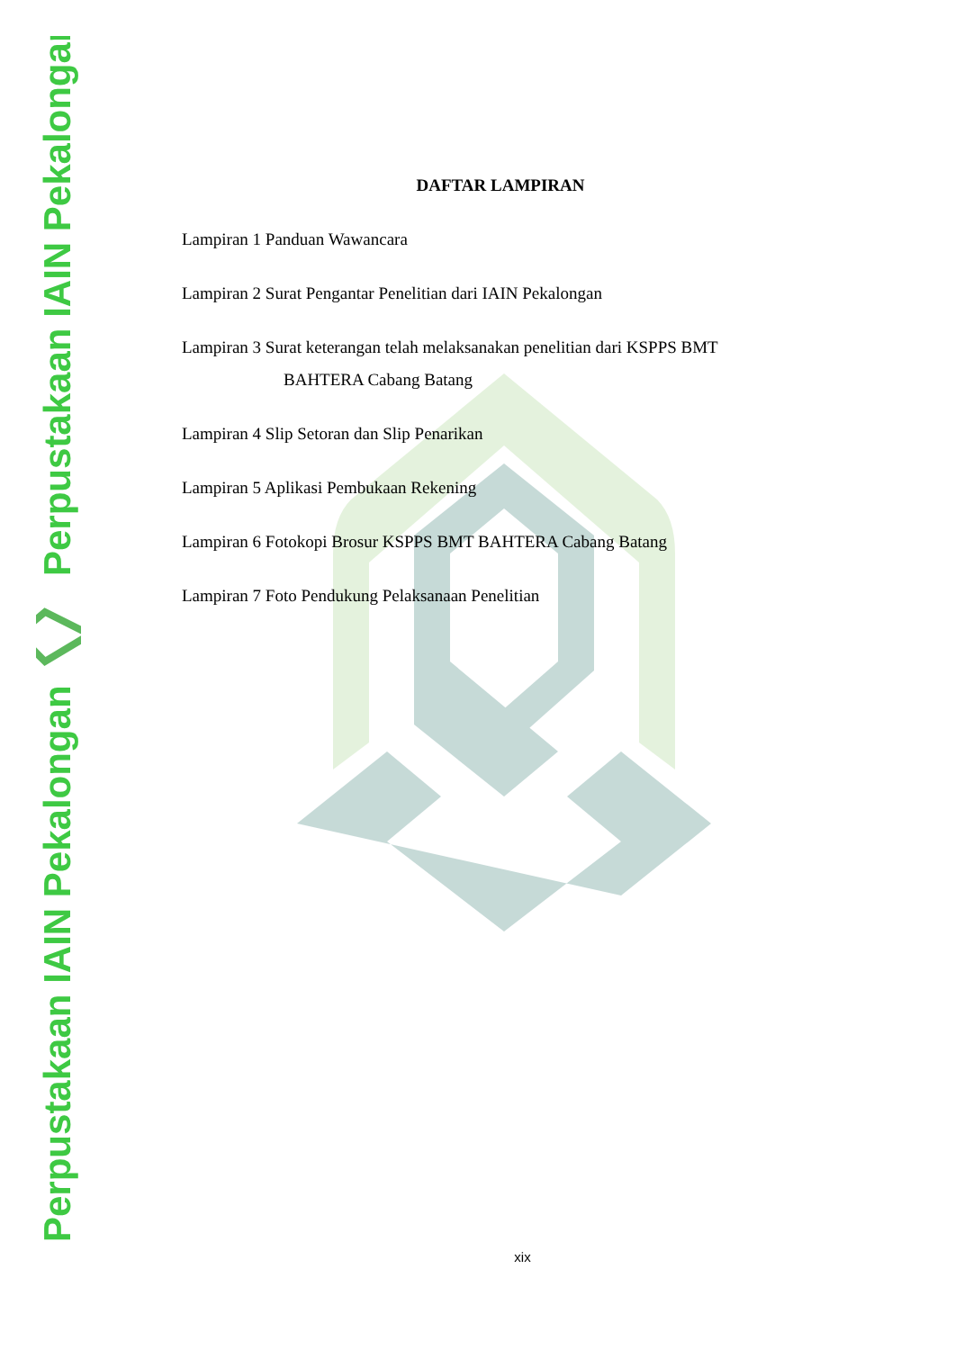Perpustakaan IAIN Pekalongan
Perpustakaan IAIN Pekalongan
DAFTAR LAMPIRAN
Lampiran 1 Panduan Wawancara
Lampiran 2 Surat Pengantar Penelitian dari IAIN Pekalongan
Lampiran 3 Surat keterangan telah melaksanakan penelitian dari KSPPS BMT
BAHTERA Cabang Batang
Lampiran 4 Slip Setoran dan Slip Penarikan
Lampiran 5 Aplikasi Pembukaan Rekening
Lampiran 6 Fotokopi Brosur KSPPS BMT BAHTERA Cabang Batang
Lampiran 7 Foto Pendukung Pelaksanaan Penelitian
xix